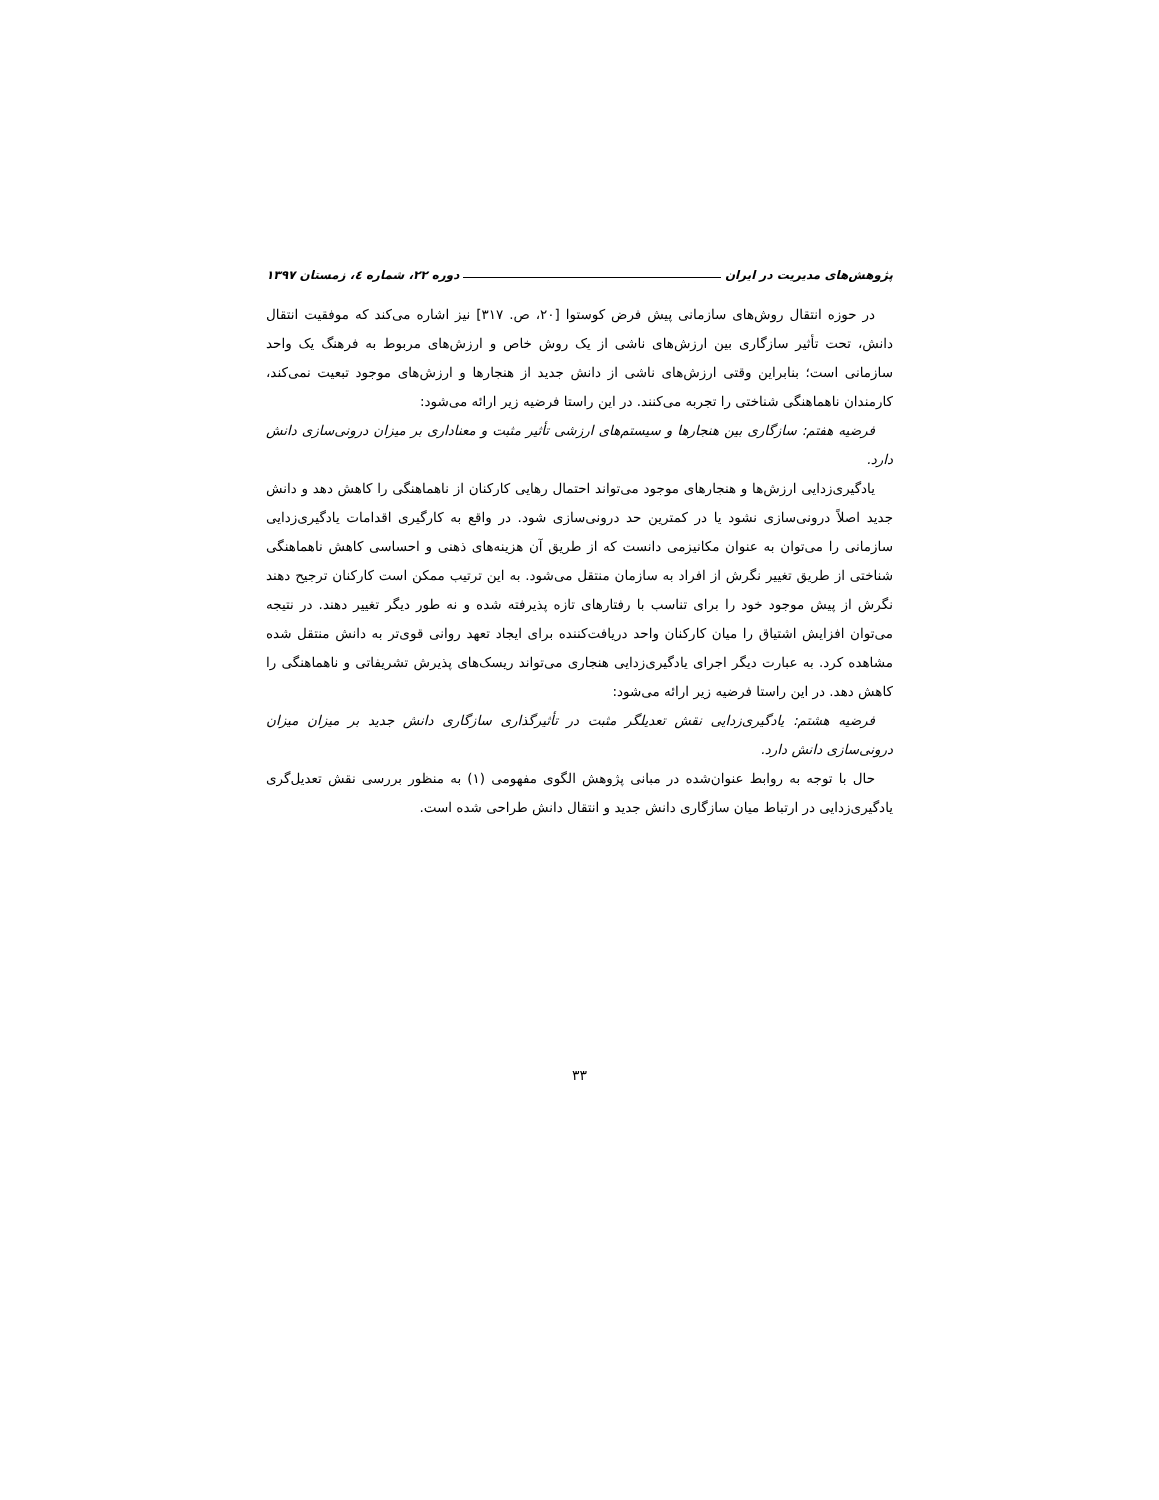پژوهش‌های مدیریت در ایران دوره ۲۲، شماره ٤، زمستان ۱۳۹۷
در حوزه انتقال روش‌های سازمانی پیش فرض کوستوا [۲۰، ص. ۳۱۷] نیز اشاره می‌کند که موفقیت انتقال دانش، تحت تأثیر سازگاری بین ارزش‌های ناشی از یک روش خاص و ارزش‌های مربوط به فرهنگ یک واحد سازمانی است؛ بنابراین وقتی ارزش‌های ناشی از دانش جدید از هنجارها و ارزش‌های موجود تبعیت نمی‌کند، کارمندان ناهماهنگی شناختی را تجربه می‌کنند. در این راستا فرضیه زیر ارائه می‌شود:
فرضیه هفتم: سازگاری بین هنجارها و سیستم‌های ارزشی تأثیر مثبت و معناداری بر میزان درونی‌سازی دانش دارد.
یادگیری‌زدایی ارزش‌ها و هنجارهای موجود می‌تواند احتمال رهایی کارکنان از ناهماهنگی را کاهش دهد و دانش جدید اصلاً درونی‌سازی نشود یا در کمترین حد درونی‌سازی شود. در واقع به کارگیری اقدامات یادگیری‌زدایی سازمانی را می‌توان به عنوان مکانیزمی دانست که از طریق آن هزینه‌های ذهنی و احساسی کاهش ناهماهنگی شناختی از طریق تغییر نگرش از افراد به سازمان منتقل می‌شود. به این ترتیب ممکن است کارکنان ترجیح دهند نگرش از پیش موجود خود را برای تناسب با رفتارهای تازه پذیرفته شده و نه طور دیگر تغییر دهند. در نتیجه می‌توان افزایش اشتیاق را میان کارکنان واحد دریافت‌کننده برای ایجاد تعهد روانی قوی‌تر به دانش منتقل شده مشاهده کرد. به عبارت دیگر اجرای یادگیری‌زدایی هنجاری می‌تواند ریسک‌های پذیرش تشریفاتی و ناهماهنگی را کاهش دهد. در این راستا فرضیه زیر ارائه می‌شود:
فرضیه هشتم: یادگیری‌زدایی نقش تعدیلگر مثبت در تأثیرگذاری سازگاری دانش جدید بر میزان میزان درونی‌سازی دانش دارد.
حال با توجه به روابط عنوان‌شده در مبانی پژوهش الگوی مفهومی (۱) به منظور بررسی نقش تعدیل‌گری یادگیری‌زدایی در ارتباط میان سازگاری دانش جدید و انتقال دانش طراحی شده است.
۳۳